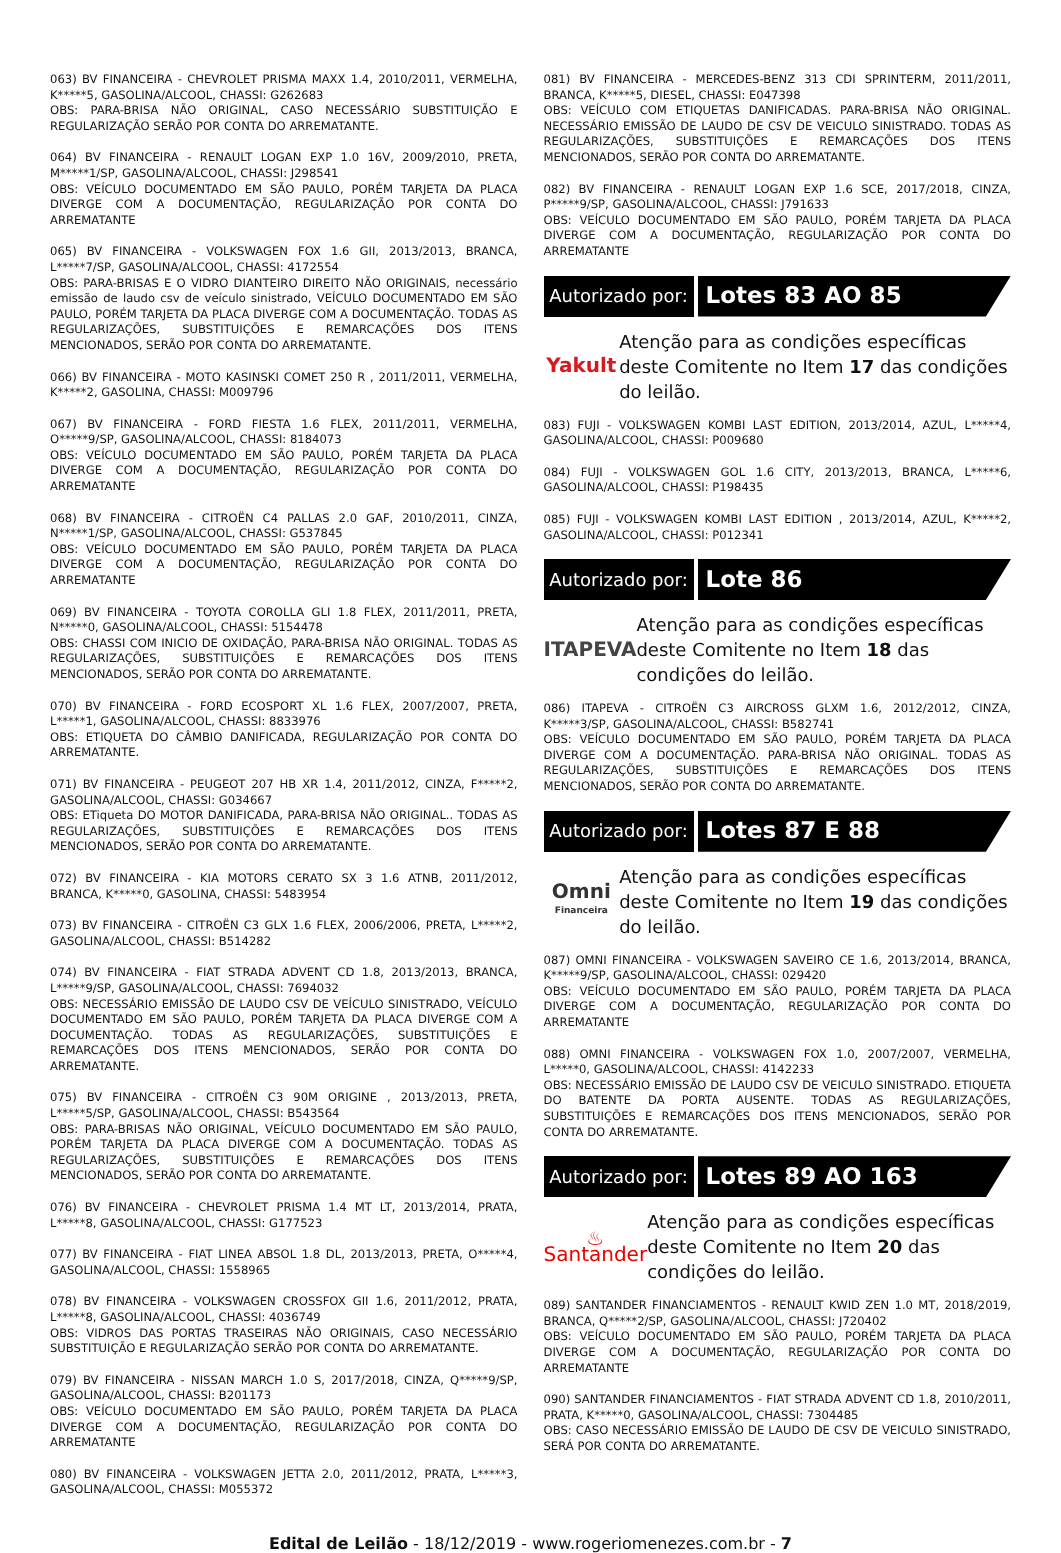063) BV FINANCEIRA - CHEVROLET PRISMA MAXX 1.4, 2010/2011, VERMELHA, K*****5, GASOLINA/ALCOOL, CHASSI: G262683
OBS: PARA-BRISA NÃO ORIGINAL, CASO NECESSÁRIO SUBSTITUIÇÃO E REGULARIZAÇÃO SERÃO POR CONTA DO ARREMATANTE.
064) BV FINANCEIRA - RENAULT LOGAN EXP 1.0 16V, 2009/2010, PRETA, M*****1/SP, GASOLINA/ALCOOL, CHASSI: J298541
OBS: VEÍCULO DOCUMENTADO EM SÃO PAULO, PORÉM TARJETA DA PLACA DIVERGE COM A DOCUMENTAÇÃO, REGULARIZAÇÃO POR CONTA DO ARREMATANTE
065) BV FINANCEIRA - VOLKSWAGEN FOX 1.6 GII, 2013/2013, BRANCA, L*****7/SP, GASOLINA/ALCOOL, CHASSI: 4172554
OBS: PARA-BRISAS E O VIDRO DIANTEIRO DIREITO NÃO ORIGINAIS, necessário emissão de laudo csv de veículo sinistrado, VEÍCULO DOCUMENTADO EM SÃO PAULO, PORÉM TARJETA DA PLACA DIVERGE COM A DOCUMENTAÇÃO. TODAS AS REGULARIZAÇÕES, SUBSTITUIÇÕES E REMARCAÇÕES DOS ITENS MENCIONADOS, SERÃO POR CONTA DO ARREMATANTE.
066) BV FINANCEIRA - MOTO KASINSKI COMET 250 R , 2011/2011, VERMELHA, K*****2, GASOLINA, CHASSI: M009796
067) BV FINANCEIRA - FORD FIESTA 1.6 FLEX, 2011/2011, VERMELHA, O*****9/SP, GASOLINA/ALCOOL, CHASSI: 8184073
OBS: VEÍCULO DOCUMENTADO EM SÃO PAULO, PORÉM TARJETA DA PLACA DIVERGE COM A DOCUMENTAÇÃO, REGULARIZAÇÃO POR CONTA DO ARREMATANTE
068) BV FINANCEIRA - CITROËN C4 PALLAS 2.0 GAF, 2010/2011, CINZA, N*****1/SP, GASOLINA/ALCOOL, CHASSI: G537845
OBS: VEÍCULO DOCUMENTADO EM SÃO PAULO, PORÉM TARJETA DA PLACA DIVERGE COM A DOCUMENTAÇÃO, REGULARIZAÇÃO POR CONTA DO ARREMATANTE
069) BV FINANCEIRA - TOYOTA COROLLA GLI 1.8 FLEX, 2011/2011, PRETA, N*****0, GASOLINA/ALCOOL, CHASSI: 5154478
OBS: CHASSI COM INICIO DE OXIDAÇÃO, PARA-BRISA NÃO ORIGINAL. TODAS AS REGULARIZAÇÕES, SUBSTITUIÇÕES E REMARCAÇÕES DOS ITENS MENCIONADOS, SERÃO POR CONTA DO ARREMATANTE.
070) BV FINANCEIRA - FORD ECOSPORT XL 1.6 FLEX, 2007/2007, PRETA, L*****1, GASOLINA/ALCOOL, CHASSI: 8833976
OBS: ETIQUETA DO CÂMBIO DANIFICADA, REGULARIZAÇÃO POR CONTA DO ARREMATANTE.
071) BV FINANCEIRA - PEUGEOT 207 HB XR 1.4, 2011/2012, CINZA, F*****2, GASOLINA/ALCOOL, CHASSI: G034667
OBS: ETiqueta DO MOTOR DANIFICADA, PARA-BRISA NÃO ORIGINAL.. TODAS AS REGULARIZAÇÕES, SUBSTITUIÇÕES E REMARCAÇÕES DOS ITENS MENCIONADOS, SERÃO POR CONTA DO ARREMATANTE.
072) BV FINANCEIRA - KIA MOTORS CERATO SX 3 1.6 ATNB, 2011/2012, BRANCA, K*****0, GASOLINA, CHASSI: 5483954
073) BV FINANCEIRA - CITROËN C3 GLX 1.6 FLEX, 2006/2006, PRETA, L*****2, GASOLINA/ALCOOL, CHASSI: B514282
074) BV FINANCEIRA - FIAT STRADA ADVENT CD 1.8, 2013/2013, BRANCA, L*****9/SP, GASOLINA/ALCOOL, CHASSI: 7694032
OBS: NECESSÁRIO EMISSÃO DE LAUDO CSV DE VEÍCULO SINISTRADO, VEÍCULO DOCUMENTADO EM SÃO PAULO, PORÉM TARJETA DA PLACA DIVERGE COM A DOCUMENTAÇÃO. TODAS AS REGULARIZAÇÕES, SUBSTITUIÇÕES E REMARCAÇÕES DOS ITENS MENCIONADOS, SERÃO POR CONTA DO ARREMATANTE.
075) BV FINANCEIRA - CITROËN C3 90M ORIGINE , 2013/2013, PRETA, L*****5/SP, GASOLINA/ALCOOL, CHASSI: B543564
OBS: PARA-BRISAS NÃO ORIGINAL, VEÍCULO DOCUMENTADO EM SÃO PAULO, PORÉM TARJETA DA PLACA DIVERGE COM A DOCUMENTAÇÃO. TODAS AS REGULARIZAÇÕES, SUBSTITUIÇÕES E REMARCAÇÕES DOS ITENS MENCIONADOS, SERÃO POR CONTA DO ARREMATANTE.
076) BV FINANCEIRA - CHEVROLET PRISMA 1.4 MT LT, 2013/2014, PRATA, L*****8, GASOLINA/ALCOOL, CHASSI: G177523
077) BV FINANCEIRA - FIAT LINEA ABSOL 1.8 DL, 2013/2013, PRETA, O*****4, GASOLINA/ALCOOL, CHASSI: 1558965
078) BV FINANCEIRA - VOLKSWAGEN CROSSFOX GII 1.6, 2011/2012, PRATA, L*****8, GASOLINA/ALCOOL, CHASSI: 4036749
OBS: VIDROS DAS PORTAS TRASEIRAS NÃO ORIGINAIS, CASO NECESSÁRIO SUBSTITUIÇÃO E REGULARIZAÇÃO SERÃO POR CONTA DO ARREMATANTE.
079) BV FINANCEIRA - NISSAN MARCH 1.0 S, 2017/2018, CINZA, Q*****9/SP, GASOLINA/ALCOOL, CHASSI: B201173
OBS: VEÍCULO DOCUMENTADO EM SÃO PAULO, PORÉM TARJETA DA PLACA DIVERGE COM A DOCUMENTAÇÃO, REGULARIZAÇÃO POR CONTA DO ARREMATANTE
080) BV FINANCEIRA - VOLKSWAGEN JETTA 2.0, 2011/2012, PRATA, L*****3, GASOLINA/ALCOOL, CHASSI: M055372
081) BV FINANCEIRA - MERCEDES-BENZ 313 CDI SPRINTERM, 2011/2011, BRANCA, K*****5, DIESEL, CHASSI: E047398
OBS: VEÍCULO COM ETIQUETAS DANIFICADAS. PARA-BRISA NÃO ORIGINAL. NECESSÁRIO EMISSÃO DE LAUDO DE CSV DE VEICULO SINISTRADO. TODAS AS REGULARIZAÇÕES, SUBSTITUIÇÕES E REMARCAÇÕES DOS ITENS MENCIONADOS, SERÃO POR CONTA DO ARREMATANTE.
082) BV FINANCEIRA - RENAULT LOGAN EXP 1.6 SCE, 2017/2018, CINZA, P*****9/SP, GASOLINA/ALCOOL, CHASSI: J791633
OBS: VEÍCULO DOCUMENTADO EM SÃO PAULO, PORÉM TARJETA DA PLACA DIVERGE COM A DOCUMENTAÇÃO, REGULARIZAÇÃO POR CONTA DO ARREMATANTE
Autorizado por:
Lotes 83 AO 85
Yakult
Atenção para as condições específicas deste Comitente no Item 17 das condições do leilão.
083) FUJI - VOLKSWAGEN KOMBI LAST EDITION, 2013/2014, AZUL, L*****4, GASOLINA/ALCOOL, CHASSI: P009680
084) FUJI - VOLKSWAGEN GOL 1.6 CITY, 2013/2013, BRANCA, L*****6, GASOLINA/ALCOOL, CHASSI: P198435
085) FUJI - VOLKSWAGEN KOMBI LAST EDITION , 2013/2014, AZUL, K*****2, GASOLINA/ALCOOL, CHASSI: P012341
Autorizado por:
Lote 86
ITAPEVA
Atenção para as condições específicas deste Comitente no Item 18 das condições do leilão.
086) ITAPEVA - CITROËN C3 AIRCROSS GLXM 1.6, 2012/2012, CINZA, K*****3/SP, GASOLINA/ALCOOL, CHASSI: B582741
OBS: VEÍCULO DOCUMENTADO EM SÃO PAULO, PORÉM TARJETA DA PLACA DIVERGE COM A DOCUMENTAÇÃO. PARA-BRISA NÃO ORIGINAL. TODAS AS REGULARIZAÇÕES, SUBSTITUIÇÕES E REMARCAÇÕES DOS ITENS MENCIONADOS, SERÃO POR CONTA DO ARREMATANTE.
Autorizado por:
Lotes 87 E 88
Omni
Financeira
Atenção para as condições específicas deste Comitente no Item 19 das condições do leilão.
087) OMNI FINANCEIRA - VOLKSWAGEN SAVEIRO CE 1.6, 2013/2014, BRANCA, K*****9/SP, GASOLINA/ALCOOL, CHASSI: 029420
OBS: VEÍCULO DOCUMENTADO EM SÃO PAULO, PORÉM TARJETA DA PLACA DIVERGE COM A DOCUMENTAÇÃO, REGULARIZAÇÃO POR CONTA DO ARREMATANTE
088) OMNI FINANCEIRA - VOLKSWAGEN FOX 1.0, 2007/2007, VERMELHA, L*****0, GASOLINA/ALCOOL, CHASSI: 4142233
OBS: NECESSÁRIO EMISSÃO DE LAUDO CSV DE VEICULO SINISTRADO. ETIQUETA DO BATENTE DA PORTA AUSENTE. TODAS AS REGULARIZAÇÕES, SUBSTITUIÇÕES E REMARCAÇÕES DOS ITENS MENCIONADOS, SERÃO POR CONTA DO ARREMATANTE.
Autorizado por:
Lotes 89 AO 163
♨ Santander
Atenção para as condições específicas deste Comitente no Item 20 das condições do leilão.
089) SANTANDER FINANCIAMENTOS - RENAULT KWID ZEN 1.0 MT, 2018/2019, BRANCA, Q*****2/SP, GASOLINA/ALCOOL, CHASSI: J720402
OBS: VEÍCULO DOCUMENTADO EM SÃO PAULO, PORÉM TARJETA DA PLACA DIVERGE COM A DOCUMENTAÇÃO, REGULARIZAÇÃO POR CONTA DO ARREMATANTE
090) SANTANDER FINANCIAMENTOS - FIAT STRADA ADVENT CD 1.8, 2010/2011, PRATA, K*****0, GASOLINA/ALCOOL, CHASSI: 7304485
OBS: CASO NECESSÁRIO EMISSÃO DE LAUDO DE CSV DE VEICULO SINISTRADO, SERÁ POR CONTA DO ARREMATANTE.
Edital de Leilão - 18/12/2019 - www.rogeriomenezes.com.br - 7